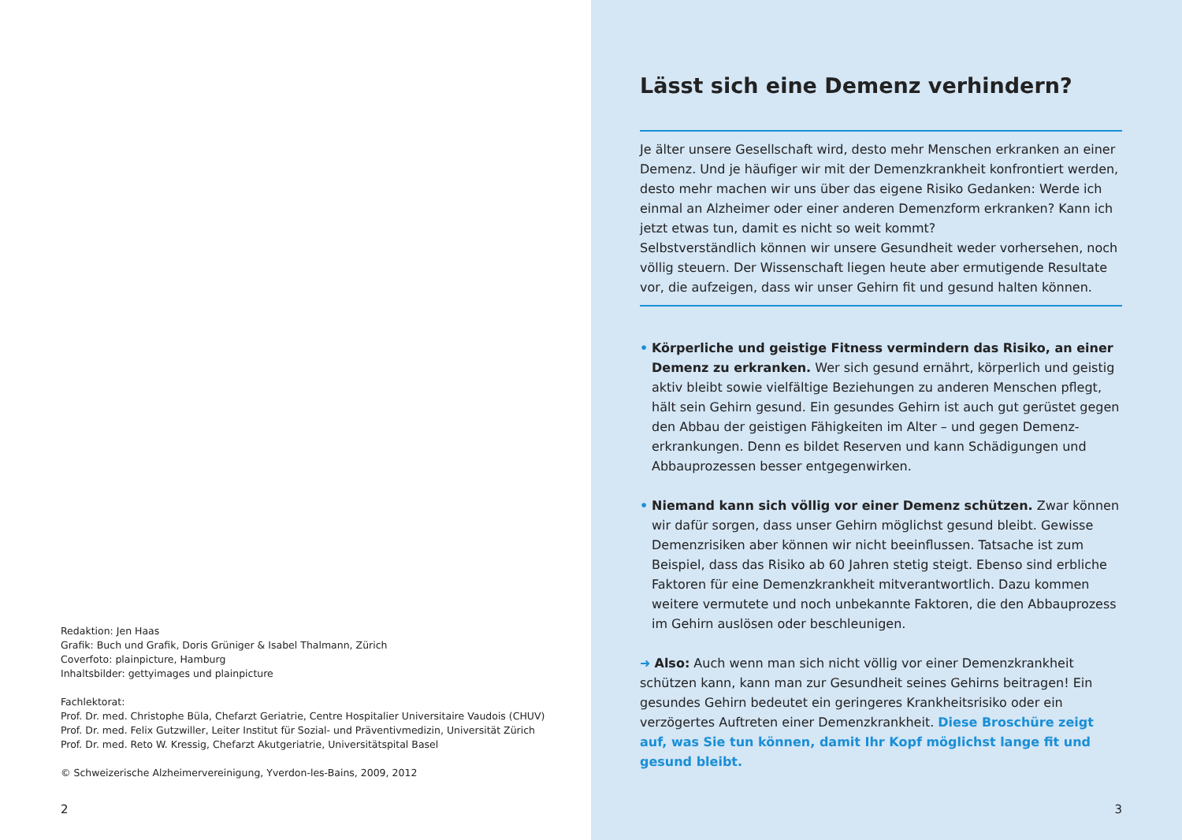Redaktion: Jen Haas
Grafik: Buch und Grafik, Doris Grüniger & Isabel Thalmann, Zürich
Coverfoto: plainpicture, Hamburg
Inhaltsbilder: gettyimages und plainpicture
Fachlektorat:
Prof. Dr. med. Christophe Büla, Chefarzt Geriatrie, Centre Hospitalier Universitaire Vaudois (CHUV)
Prof. Dr. med. Felix Gutzwiller, Leiter Institut für Sozial- und Präventivmedizin, Universität Zürich
Prof. Dr. med. Reto W. Kressig, Chefarzt Akutgeriatrie, Universitätspital Basel
© Schweizerische Alzheimervereinigung, Yverdon-les-Bains, 2009, 2012
2
Lässt sich eine Demenz verhindern?
Je älter unsere Gesellschaft wird, desto mehr Menschen erkranken an einer Demenz. Und je häufiger wir mit der Demenzkrankheit konfrontiert werden, desto mehr machen wir uns über das eigene Risiko Gedanken: Werde ich einmal an Alzheimer oder einer anderen Demenzform erkranken? Kann ich jetzt etwas tun, damit es nicht so weit kommt?
Selbstverständlich können wir unsere Gesundheit weder vorhersehen, noch völlig steuern. Der Wissenschaft liegen heute aber ermutigende Resultate vor, die aufzeigen, dass wir unser Gehirn fit und gesund halten können.
• Körperliche und geistige Fitness vermindern das Risiko, an einer Demenz zu erkranken. Wer sich gesund ernährt, körperlich und geistig aktiv bleibt sowie vielfältige Beziehungen zu anderen Menschen pflegt, hält sein Gehirn gesund. Ein gesundes Gehirn ist auch gut gerüstet gegen den Abbau der geistigen Fähigkeiten im Alter – und gegen Demenz­erkrankungen. Denn es bildet Reserven und kann Schädigungen und Abbauprozessen besser entgegenwirken.
• Niemand kann sich völlig vor einer Demenz schützen. Zwar können wir dafür sorgen, dass unser Gehirn möglichst gesund bleibt. Gewisse Demenzrisiken aber können wir nicht beeinflussen. Tatsache ist zum Beispiel, dass das Risiko ab 60 Jahren stetig steigt. Ebenso sind erbliche Faktoren für eine Demenzkrankheit mitverantwortlich. Dazu kommen weitere vermutete und noch unbekannte Faktoren, die den Abbauprozess im Gehirn auslösen oder beschleunigen.
➜ Also: Auch wenn man sich nicht völlig vor einer Demenzkrankheit schützen kann, kann man zur Gesundheit seines Gehirns beitragen! Ein gesundes Gehirn bedeutet ein geringeres Krankheitsrisiko oder ein verzögertes Auftreten einer Demenzkrankheit. Diese Broschüre zeigt auf, was Sie tun können, damit Ihr Kopf möglichst lange fit und gesund bleibt.
3